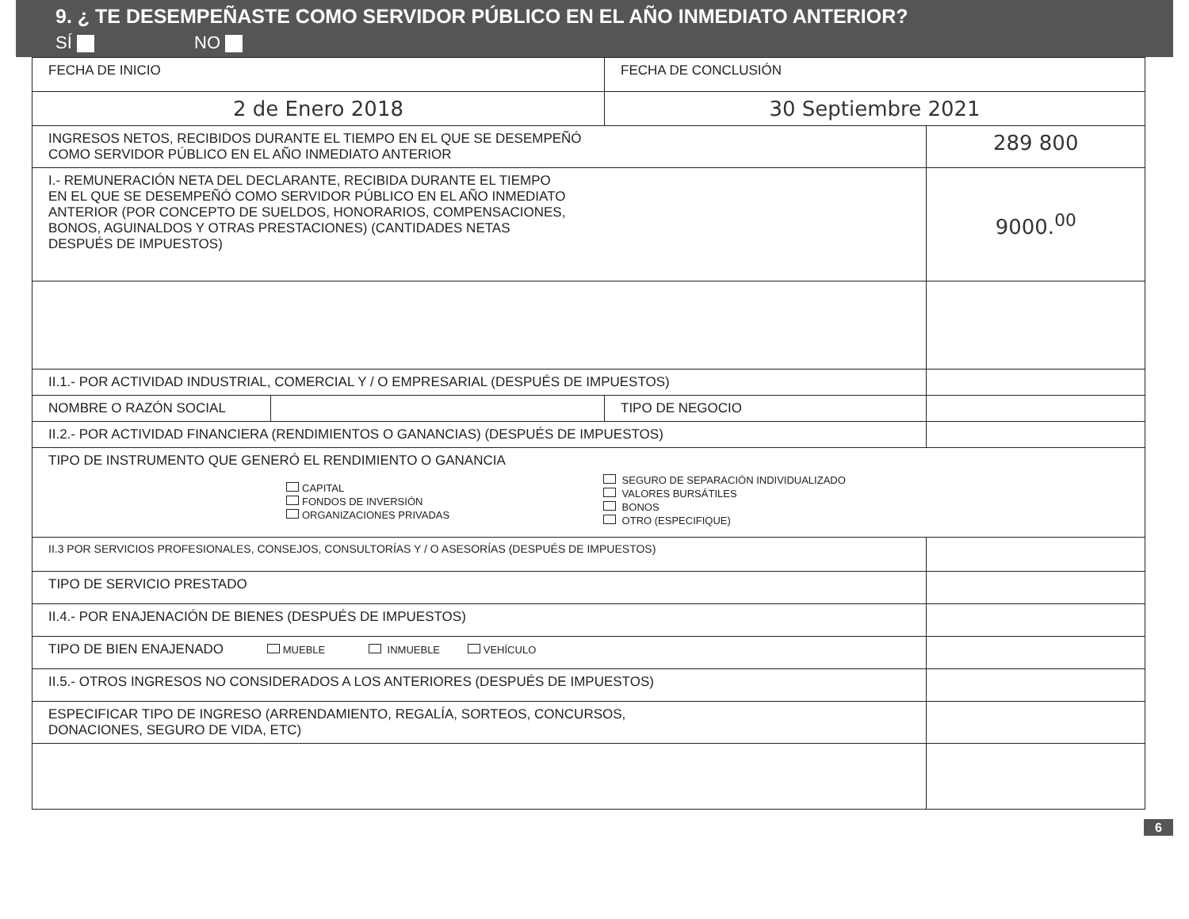9. ¿ TE DESEMPEÑASTE COMO SERVIDOR PÚBLICO EN EL AÑO INMEDIATO ANTERIOR?
SÍ NO
| FECHA DE INICIO | | FECHA DE CONCLUSIÓN | |
| 2 de Enero 2018 | | 30 Septiembre 2021 | |
| INGRESOS NETOS, RECIBIDOS DURANTE EL TIEMPO EN EL QUE SE DESEMPEÑÓ COMO SERVIDOR PÚBLICO EN EL AÑO INMEDIATO ANTERIOR | | | 289 800 |
| I.- REMUNERACIÓN NETA DEL DECLARANTE, RECIBIDA DURANTE EL TIEMPO EN EL QUE SE DESEMPEÑÓ COMO SERVIDOR PÚBLICO EN EL AÑO INMEDIATO ANTERIOR (POR CONCEPTO DE SUELDOS, HONORARIOS, COMPENSACIONES, BONOS, AGUINALDOS Y OTRAS PRESTACIONES) (CANTIDADES NETAS DESPUÉS DE IMPUESTOS) | | | 9000.<sup>00</sup> |
| II.1.- POR ACTIVIDAD INDUSTRIAL, COMERCIAL Y / O EMPRESARIAL (DESPUÉS DE IMPUESTOS) | | | |
| NOMBRE O RAZÓN SOCIAL | | TIPO DE NEGOCIO | |
| II.2.- POR ACTIVIDAD FINANCIERA (RENDIMIENTOS O GANANCIAS) (DESPUÉS DE IMPUESTOS) | | | |
| TIPO DE INSTRUMENTO QUE GENERÓ EL RENDIMIENTO O GANANCIA CAPITAL FONDOS DE INVERSIÓN ORGANIZACIONES PRIVADAS SEGURO DE SEPARACIÓN INDIVIDUALIZADO VALORES BURSÁTILES BONOS OTRO (ESPECIFIQUE) | | | |
| II.3 POR SERVICIOS PROFESIONALES, CONSEJOS, CONSULTORÍAS Y / O ASESORÍAS (DESPUÉS DE IMPUESTOS) | | | |
| TIPO DE SERVICIO PRESTADO | | | |
| II.4.- POR ENAJENACIÓN DE BIENES (DESPUÉS DE IMPUESTOS) | | | |
| TIPO DE BIEN ENAJENADO MUEBLE INMUEBLE VEHÍCULO | | | |
| II.5.- OTROS INGRESOS NO CONSIDERADOS A LOS ANTERIORES (DESPUÉS DE IMPUESTOS) | | | |
| ESPECIFICAR TIPO DE INGRESO (ARRENDAMIENTO, REGALÍA, SORTEOS, CONCURSOS, DONACIONES, SEGURO DE VIDA, ETC) | | | |
6